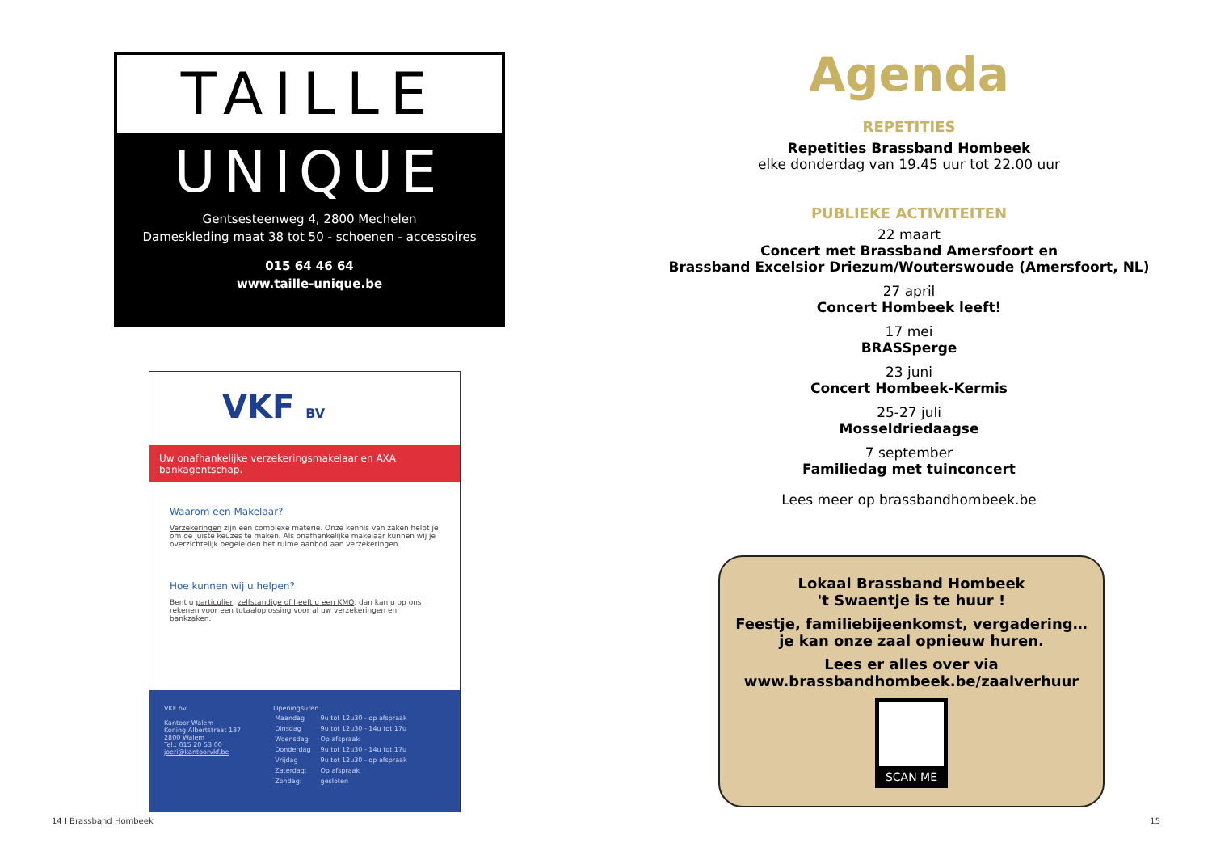TAILLE
UNIQUE
Gentsesteenweg 4, 2800 Mechelen
Dameskleding maat 38 tot 50 - schoenen - accessoires
015 64 46 64
www.taille-unique.be
VKF BV
Uw onafhankelijke verzekeringsmakelaar en AXA bankagentschap.
Waarom een Makelaar?
Verzekeringen zijn een complexe materie. Onze kennis van zaken helpt je om de juiste keuzes te maken. Als onafhankelijke makelaar kunnen wij je overzichtelijk begeleiden het ruime aanbod aan verzekeringen.
Hoe kunnen wij u helpen?
Bent u particulier, zelfstandige of heeft u een KMO, dan kan u op ons rekenen voor een totaaloplossing voor al uw verzekeringen en bankzaken.
VKF bv
Kantoor Walem
Koning Albertstraat 137
2800 Walem
Tel.: 015 20 53 00
joeri@kantoorvkf.be
Openingsuren
| Maandag | 9u tot 12u30 - op afspraak |
| Dinsdag | 9u tot 12u30 - 14u tot 17u |
| Woensdag | Op afspraak |
| Donderdag | 9u tot 12u30 - 14u tot 17u |
| Vrijdag | 9u tot 12u30 - op afspraak |
| Zaterdag: | Op afspraak |
| Zondag: | gesloten |
14 I Brassband Hombeek
Agenda
REPETITIES
Repetities Brassband Hombeek
elke donderdag van 19.45 uur tot 22.00 uur
PUBLIEKE ACTIVITEITEN
22 maart
Concert met Brassband Amersfoort en
Brassband Excelsior Driezum/Wouterswoude (Amersfoort, NL)
27 april
Concert Hombeek leeft!
17 mei
BRASSperge
23 juni
Concert Hombeek-Kermis
25-27 juli
Mosseldriedaagse
7 september
Familiedag met tuinconcert
Lees meer op brassbandhombeek.be
Lokaal Brassband Hombeek
't Swaentje is te huur !
Feestje, familiebijeenkomst, vergadering…
je kan onze zaal opnieuw huren.
Lees er alles over via
www.brassbandhombeek.be/zaalverhuur
SCAN ME
15